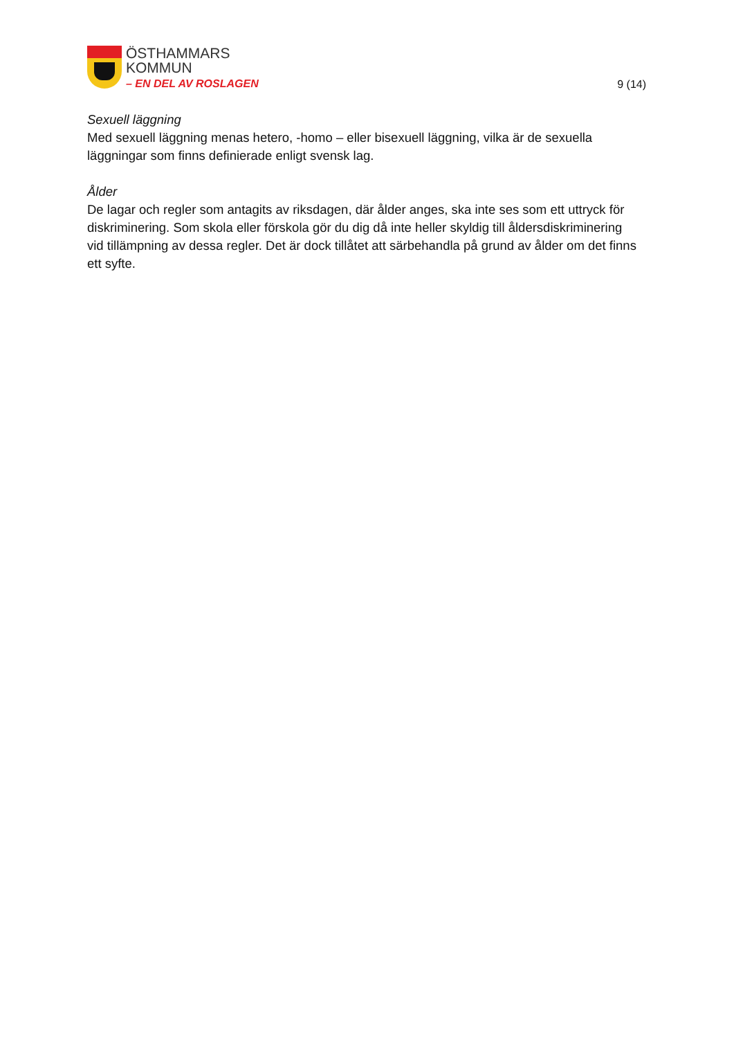ÖSTHAMMARS
KOMMUN
– EN DEL AV ROSLAGEN
9 (14)
Sexuell läggning
Med sexuell läggning menas hetero, -homo – eller bisexuell läggning, vilka är de sexuella läggningar som finns definierade enligt svensk lag.
Ålder
De lagar och regler som antagits av riksdagen, där ålder anges, ska inte ses som ett uttryck för diskriminering. Som skola eller förskola gör du dig då inte heller skyldig till åldersdiskriminering vid tillämpning av dessa regler. Det är dock tillåtet att särbehandla på grund av ålder om det finns ett syfte.